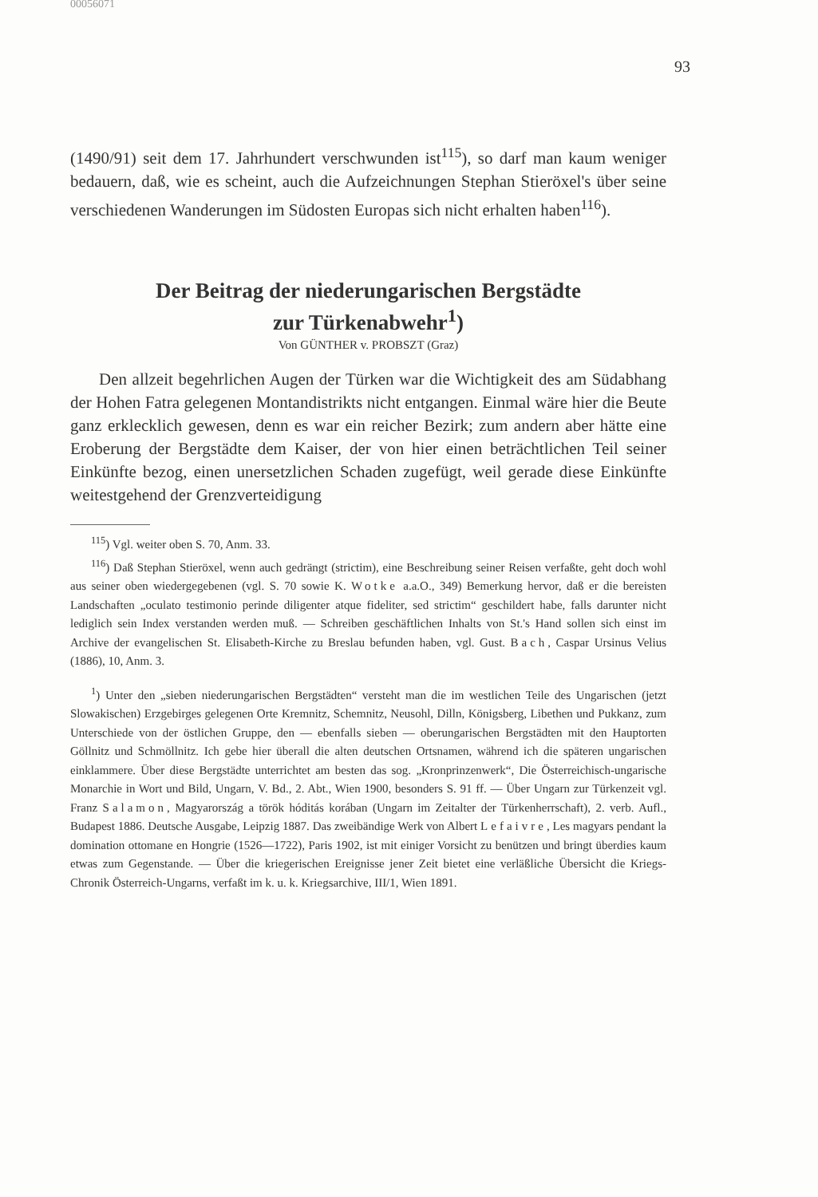00056071
93
(1490/91) seit dem 17. Jahrhundert verschwunden ist<sup>115</sup>), so darf man kaum weniger bedauern, daß, wie es scheint, auch die Aufzeichnungen Stephan Stieröxel's über seine verschiedenen Wanderungen im Südosten Europas sich nicht erhalten haben<sup>116</sup>).
Der Beitrag der niederungarischen Bergstädte
zur Türkenabwehr<sup>1</sup>)
Von GÜNTHER v. PROBSZT (Graz)
Den allzeit begehrlichen Augen der Türken war die Wichtigkeit des am Südabhang der Hohen Fatra gelegenen Montandistrikts nicht entgangen. Einmal wäre hier die Beute ganz erklecklich gewesen, denn es war ein reicher Bezirk; zum andern aber hätte eine Eroberung der Bergstädte dem Kaiser, der von hier einen beträchtlichen Teil seiner Einkünfte bezog, einen unersetzlichen Schaden zugefügt, weil gerade diese Einkünfte weitestgehend der Grenzverteidigung
<sup>115</sup>) Vgl. weiter oben S. 70, Anm. 33.
<sup>116</sup>) Daß Stephan Stieröxel, wenn auch gedrängt (strictim), eine Beschreibung seiner Reisen verfaßte, geht doch wohl aus seiner oben wiedergegebenen (vgl. S. 70 sowie K. Wotke a.a.O., 349) Bemerkung hervor, daß er die bereisten Landschaften „oculato testimonio perinde diligenter atque fideliter, sed strictim“ geschildert habe, falls darunter nicht lediglich sein Index verstanden werden muß. — Schreiben geschäftlichen Inhalts von St.'s Hand sollen sich einst im Archive der evangelischen St. Elisabeth-Kirche zu Breslau befunden haben, vgl. Gust. Bach, Caspar Ursinus Velius (1886), 10, Anm. 3.
<sup>1</sup>) Unter den „sieben niederungarischen Bergstädten“ versteht man die im westlichen Teile des Ungarischen (jetzt Slowakischen) Erzgebirges gelegenen Orte Kremnitz, Schemnitz, Neusohl, Dilln, Königsberg, Libethen und Pukkanz, zum Unterschiede von der östlichen Gruppe, den — ebenfalls sieben — oberungarischen Bergstädten mit den Hauptorten Göllnitz und Schmöllnitz. Ich gebe hier überall die alten deutschen Ortsnamen, während ich die späteren ungarischen einklammere. Über diese Bergstädte unterrichtet am besten das sog. „Kronprinzenwerk“, Die Österreichisch-ungarische Monarchie in Wort und Bild, Ungarn, V. Bd., 2. Abt., Wien 1900, besonders S. 91 ff. — Über Ungarn zur Türkenzeit vgl. Franz Salamon, Magyarország a török hóditás korában (Ungarn im Zeitalter der Türkenherrschaft), 2. verb. Aufl., Budapest 1886. Deutsche Ausgabe, Leipzig 1887. Das zweibändige Werk von Albert Lefaivre, Les magyars pendant la domination ottomane en Hongrie (1526—1722), Paris 1902, ist mit einiger Vorsicht zu benützen und bringt überdies kaum etwas zum Gegenstande. — Über die kriegerischen Ereignisse jener Zeit bietet eine verläßliche Übersicht die Kriegs-Chronik Österreich-Ungarns, verfaßt im k. u. k. Kriegsarchive, III/1, Wien 1891.